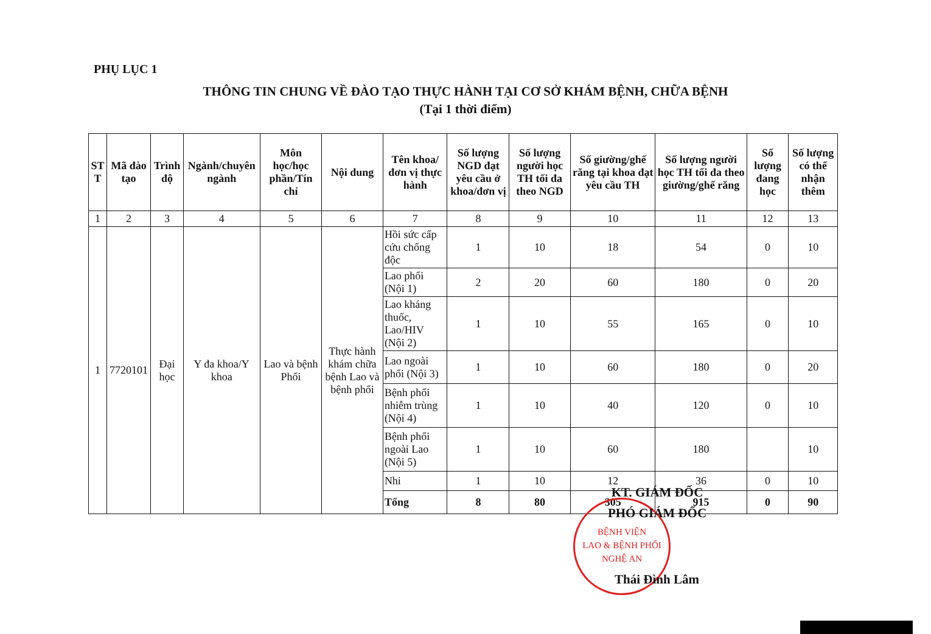PHỤ LỤC 1
THÔNG TIN CHUNG VỀ ĐÀO TẠO THỰC HÀNH TẠI CƠ SỞ KHÁM BỆNH, CHỮA BỆNH
(Tại 1 thời điểm)
| ST T | Mã đào tạo | Trình độ | Ngành/chuyên ngành | Môn học/học phần/Tín chỉ | Nội dung | Tên khoa/đơn vị thực hành | Số lượng NGD đạt yêu cầu ở khoa/đơn vị | Số lượng người học TH tối đa theo NGD | Số giường/ghế răng tại khoa đạt yêu cầu TH | Số lượng người học TH tối đa theo giường/ghế răng | Số lượng đang học | Số lượng có thể nhận thêm |
| --- | --- | --- | --- | --- | --- | --- | --- | --- | --- | --- | --- | --- |
| 1 | 2 | 3 | 4 | 5 | 6 | 7 | 8 | 9 | 10 | 11 | 12 | 13 |
| 1 | 7720101 | Đại học | Y đa khoa/Y khoa | Lao và bệnh Phổi | Thực hành khám chữa bệnh Lao và bệnh phổi | Hồi sức cấp cứu chống độc | 1 | 10 | 18 | 54 | 0 | 10 |
| | | | | | | Lao phổi (Nội 1) | 2 | 20 | 60 | 180 | 0 | 20 |
| | | | | | | Lao kháng thuốc, Lao/HIV (Nội 2) | 1 | 10 | 55 | 165 | 0 | 10 |
| | | | | | | Lao ngoài phổi (Nội 3) | 1 | 10 | 60 | 180 | 0 | 20 |
| | | | | | | Bệnh phổi nhiễm trùng (Nội 4) | 1 | 10 | 40 | 120 | 0 | 10 |
| | | | | | | Bệnh phổi ngoài Lao (Nội 5) | 1 | 10 | 60 | 180 | | 10 |
| | | | | | | Nhi | 1 | 10 | 12 | 36 | 0 | 10 |
| | | | | | | Tổng | 8 | 80 | 305 | 915 | 0 | 90 |
BỆNH VIỆN
LAO & BỆNH PHỔI
NGHỆ AN
KT. GIÁM ĐỐC
PHÓ GIÁM ĐỐC
Thái Đình Lâm